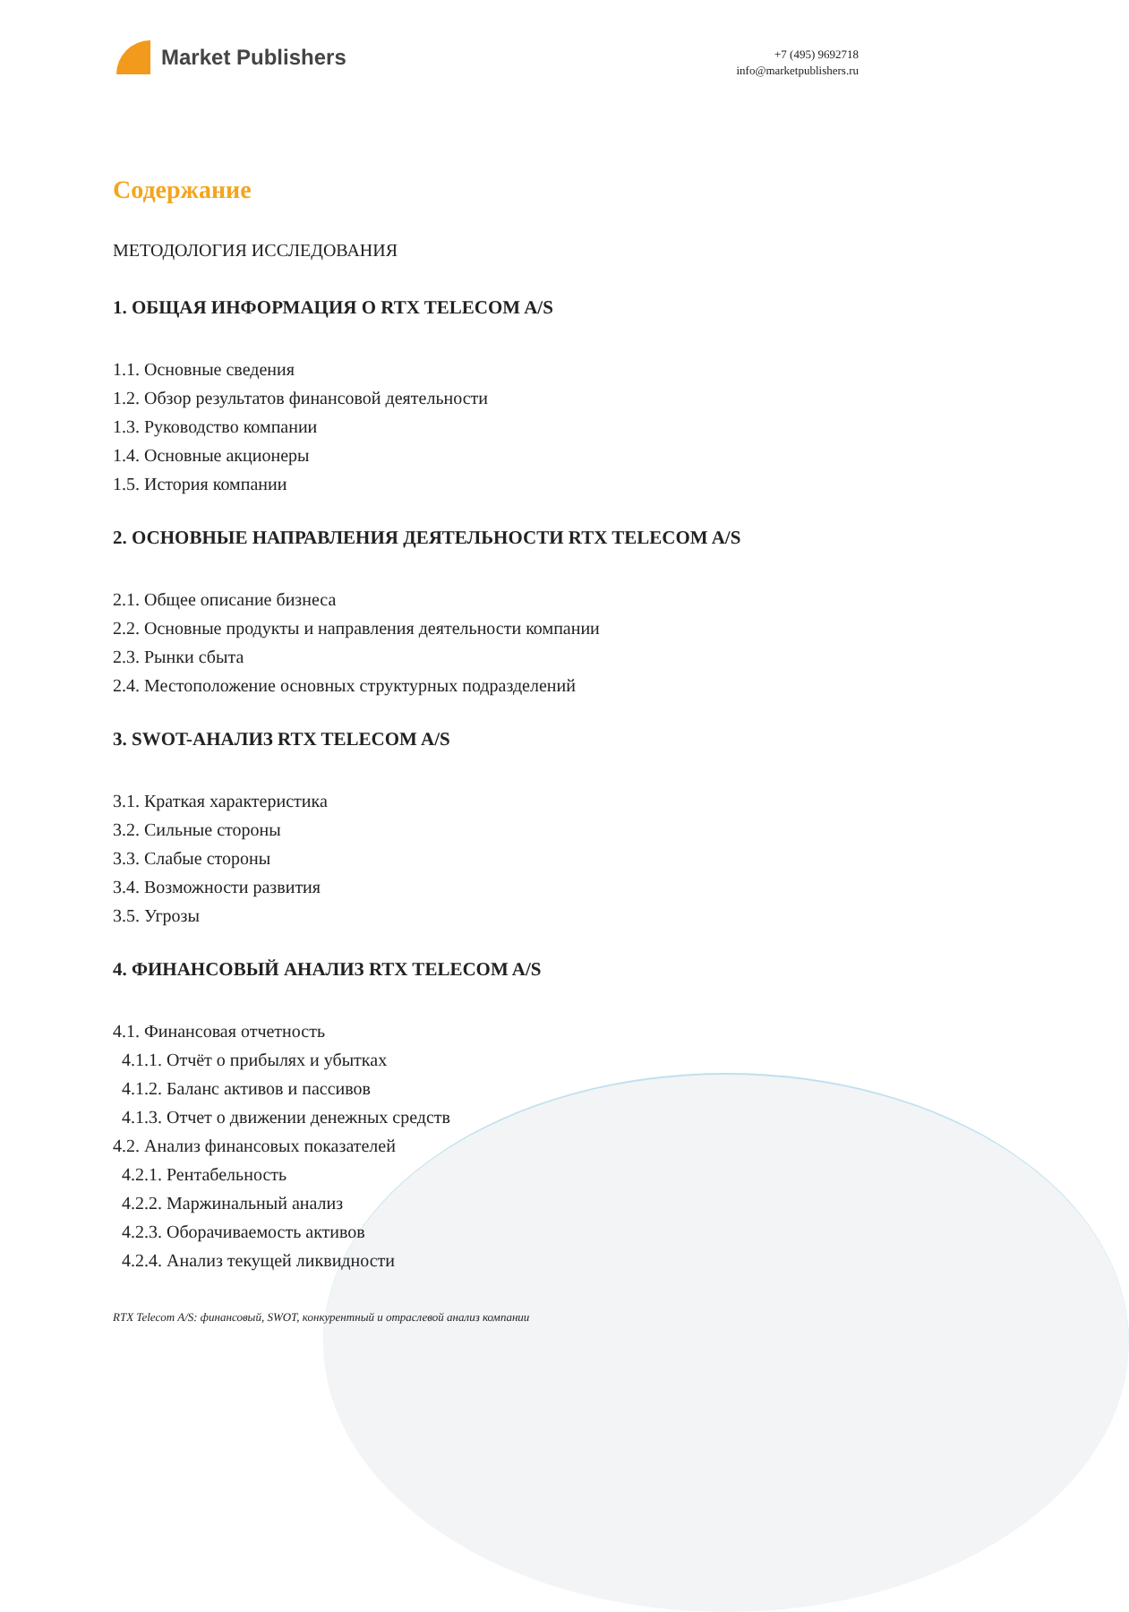Market Publishers
+7 (495) 9692718
info@marketpublishers.ru
Содержание
МЕТОДОЛОГИЯ ИССЛЕДОВАНИЯ
1. ОБЩАЯ ИНФОРМАЦИЯ О RTX TELECOM A/S
1.1. Основные сведения
1.2. Обзор результатов финансовой деятельности
1.3. Руководство компании
1.4. Основные акционеры
1.5. История компании
2. ОСНОВНЫЕ НАПРАВЛЕНИЯ ДЕЯТЕЛЬНОСТИ RTX TELECOM A/S
2.1. Общее описание бизнеса
2.2. Основные продукты и направления деятельности компании
2.3. Рынки сбыта
2.4. Местоположение основных структурных подразделений
3. SWOT-АНАЛИЗ RTX TELECOM A/S
3.1. Краткая характеристика
3.2. Сильные стороны
3.3. Слабые стороны
3.4. Возможности развития
3.5. Угрозы
4. ФИНАНСОВЫЙ АНАЛИЗ RTX TELECOM A/S
4.1. Финансовая отчетность
4.1.1. Отчёт о прибылях и убытках
4.1.2. Баланс активов и пассивов
4.1.3. Отчет о движении денежных средств
4.2. Анализ финансовых показателей
4.2.1. Рентабельность
4.2.2. Маржинальный анализ
4.2.3. Оборачиваемость активов
4.2.4. Анализ текущей ликвидности
RTX Telecom A/S: финансовый, SWOT, конкурентный и отраслевой анализ компании